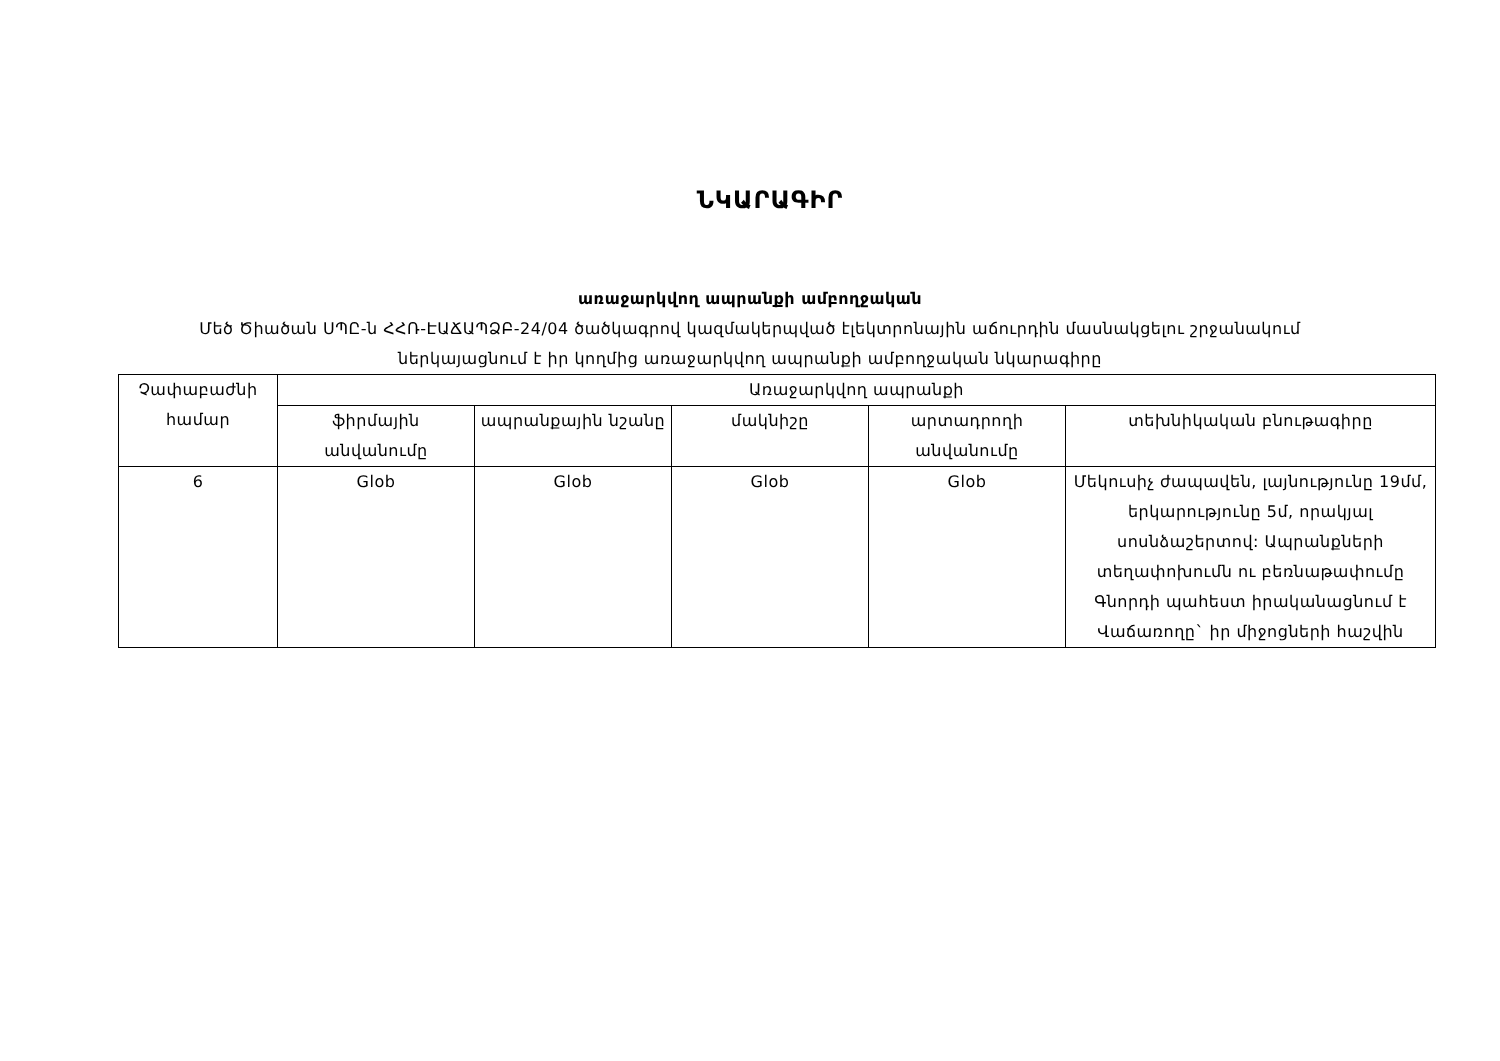ՆԿԱՐԱԳԻՐ
առաջարկվող ապրանքի ամբողջական
Մեծ Ծիածան ՍՊԸ-ն ՀՀՌ-ԷԱՃԱՊՁԲ-24/04 ծածկագրով կազմակերպված էլեկտրոնային աճուրդին մասնակցելու շրջանակում
ներկայացնում է իր կողմից առաջարկվող ապրանքի ամբողջական նկարագիրը
| Չափաբաժնի համար | Առաջարկվող ապրանքի | | | | |
| --- | --- | --- | --- | --- | --- |
| | ֆիրմային անվանումը | ապրանքային նշանը | մակնիշը | արտադրողի անվանումը | տեխնիկական բնութագիրը |
| 6 | Glob | Glob | Glob | Glob | Մեկուսիչ ժապավեն, լայնությունը 19մմ, երկարությունը 5մ, որակյալ սոսնձաշերտով: Ապրանքների տեղափոխումն ու բեռնաթափումը Գնորդի պահեստ իրականացնում է Վաճառողը` իր միջոցների հաշվին |